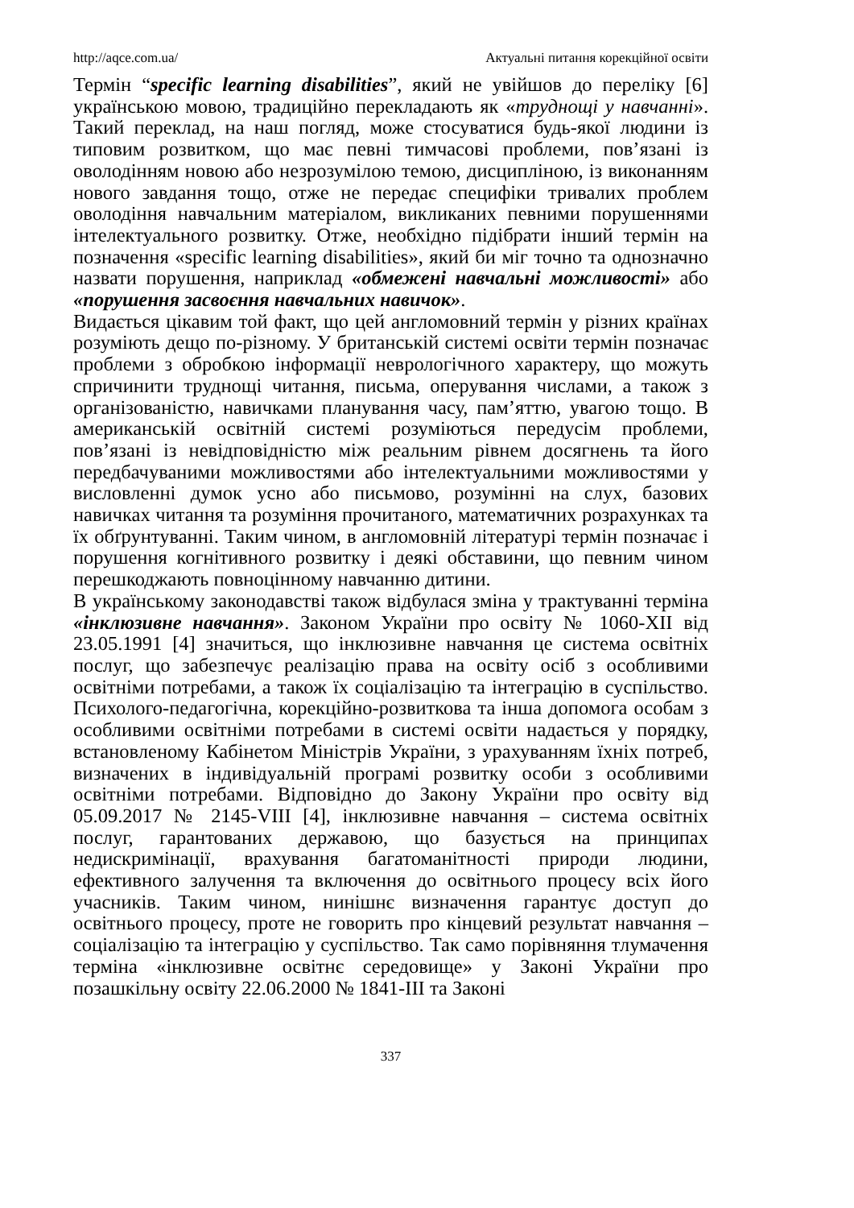http://aqce.com.ua/ Актуальні питання корекційної освіти
Термін “specific learning disabilities”, який не увійшов до переліку [6] українською мовою, традиційно перекладають як «труднощі у навчанні». Такий переклад, на наш погляд, може стосуватися будь-якої людини із типовим розвитком, що має певні тимчасові проблеми, пов’язані із оволодінням новою або незрозумілою темою, дисципліною, із виконанням нового завдання тощо, отже не передає специфіки тривалих проблем оволодіння навчальним матеріалом, викликаних певними порушеннями інтелектуального розвитку. Отже, необхідно підібрати інший термін на позначення «specific learning disabilities», який би міг точно та однозначно назвати порушення, наприклад «обмежені навчальні можливості» або «порушення засвоєння навчальних навичок».
Видається цікавим той факт, що цей англомовний термін у різних країнах розуміють дещо по-різному. У британській системі освіти термін позначає проблеми з обробкою інформації неврологічного характеру, що можуть спричинити труднощі читання, письма, оперування числами, а також з організованістю, навичками планування часу, пам’яттю, увагою тощо. В американській освітній системі розуміються передусім проблеми, пов’язані із невідповідністю між реальним рівнем досягнень та його передбачуваними можливостями або інтелектуальними можливостями у висловленні думок усно або письмово, розумінні на слух, базових навичках читання та розуміння прочитаного, математичних розрахунках та їх обґрунтуванні. Таким чином, в англомовній літературі термін позначає і порушення когнітивного розвитку і деякі обставини, що певним чином перешкоджають повноцінному навчанню дитини.
В українському законодавстві також відбулася зміна у трактуванні терміна «інклюзивне навчання». Законом України про освіту № 1060-ХІІ від 23.05.1991 [4] значиться, що інклюзивне навчання це система освітніх послуг, що забезпечує реалізацію права на освіту осіб з особливими освітніми потребами, а також їх соціалізацію та інтеграцію в суспільство. Психолого-педагогічна, корекційно-розвиткова та інша допомога особам з особливими освітніми потребами в системі освіти надається у порядку, встановленому Кабінетом Міністрів України, з урахуванням їхніх потреб, визначених в індивідуальній програмі розвитку особи з особливими освітніми потребами. Відповідно до Закону України про освіту від 05.09.2017 № 2145-VIII [4], інклюзивне навчання – система освітніх послуг, гарантованих державою, що базується на принципах недискримінації, врахування багатоманітності природи людини, ефективного залучення та включення до освітнього процесу всіх його учасників. Таким чином, нинішнє визначення гарантує доступ до освітнього процесу, проте не говорить про кінцевий результат навчання – соціалізацію та інтеграцію у суспільство. Так само порівняння тлумачення терміна «інклюзивне освітнє середовище» у Законі України про позашкільну освіту 22.06.2000 № 1841-ІІІ та Законі
337